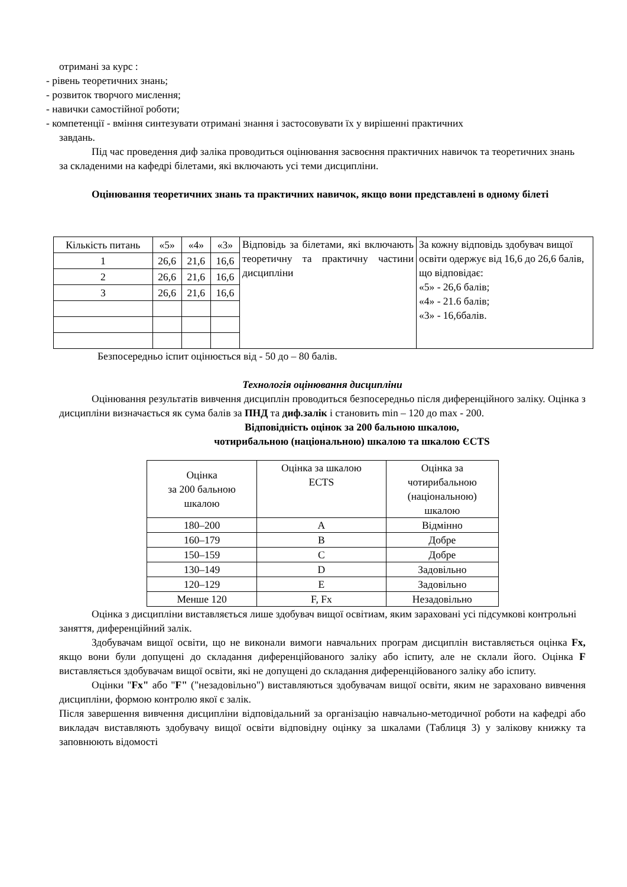отримані за курс :
- рівень теоретичних знань;
- розвиток творчого мислення;
- навички самостійної роботи;
- компетенції - вміння синтезувати отримані знання і застосовувати їх у вирішенні практичних
завдань.
Під час проведення диф заліка проводиться оцінювання засвоєння практичних навичок та теоретичних знань за складеними на кафедрі білетами, які включають усі теми дисципліни.
Оцінювання теоретичних знань та практичних навичок, якщо вони представлені в одному білеті
| Кількість питань | «5» | «4» | «3» | Відповідь за білетами, які включають теоретичну та практичну частини дисципліни | За кожну відповідь здобувач вищої освіти одержує від 16,6 до 26,6 балів, що відповідає: «5» - 26,6 балів; «4» - 21.6 балів; «3» - 16,6балів. |
| 1 | 26,6 | 21,6 | 16,6 | | |
| 2 | 26,6 | 21,6 | 16,6 | | |
| 3 | 26,6 | 21,6 | 16,6 | | |
Безпосередньо іспит оцінюється від - 50 до – 80 балів.
Технологія оцінювання дисципліни
Оцінювання результатів вивчення дисциплін проводиться безпосередньо після диференційного заліку. Оцінка з дисципліни визначається як сума балів за ПНД та диф.залік і становить min – 120 до max - 200.
Відповідність оцінок за 200 бальною шкалою,
чотирибальною (національною) шкалою та шкалою ЄCTS
| Оцінка за 200 бальною шкалою | Оцінка за шкалою ECTS | Оцінка за чотирибальною (національною) шкалою |
| --- | --- | --- |
| 180–200 | A | Відмінно |
| 160–179 | B | Добре |
| 150–159 | C | Добре |
| 130–149 | D | Задовільно |
| 120–129 | E | Задовільно |
| Менше 120 | F, Fx | Незадовільно |
Оцінка з дисципліни виставляється лише здобувач вищої освітиам, яким зараховані усі підсумкові контрольні заняття, диференційний залік.
Здобувачам вищої освіти, що не виконали вимоги навчальних програм дисциплін виставляється оцінка Fx, якщо вони були допущені до складання диференційованого заліку або іспиту, але не склали його. Оцінка F виставляється здобувачам вищої освіти, які не допущені до складання диференційованого заліку або іспиту.
Оцінки "Fx" або "F" ("незадовільно") виставляються здобувачам вищої освіти, яким не зараховано вивчення дисципліни, формою контролю якої є залік.
Після завершення вивчення дисципліни відповідальний за організацію навчально-методичної роботи на кафедрі або викладач виставляють здобувачу вищої освіти відповідну оцінку за шкалами (Таблиця 3) у залікову книжку та заповнюють відомості